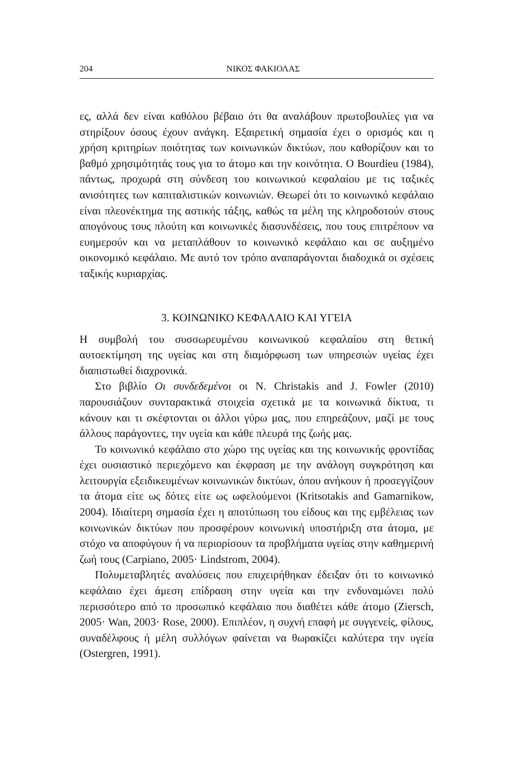204 ΝΙΚΟΣ ΦΑΚΙΟΛΑΣ
ες, αλλά δεν είναι καθόλου βέβαιο ότι θα αναλάβουν πρωτοβουλίες για να στηρίξουν όσους έχουν ανάγκη. Εξαιρετική σημασία έχει ο ορισμός και η χρήση κριτηρίων ποιότητας των κοινωνικών δικτύων, που καθορίζουν και το βαθμό χρησιμότητάς τους για το άτομο και την κοινότητα. Ο Bourdieu (1984), πάντως, προχωρά στη σύνδεση του κοινωνικού κεφαλαίου με τις ταξικές ανισότητες των καπιταλιστικών κοινωνιών. Θεωρεί ότι το κοινωνικό κεφάλαιο είναι πλεονέκτημα της αστικής τάξης, καθώς τα μέλη της κληροδοτούν στους απογόνους τους πλούτη και κοινωνικές διασυνδέσεις, που τους επιτρέπουν να ευημερούν και να μεταπλάθουν το κοινωνικό κεφάλαιο και σε αυξημένο οικονομικό κεφάλαιο. Με αυτό τον τρόπο αναπαράγονται διαδοχικά οι σχέσεις ταξικής κυριαρχίας.
3. ΚΟΙΝΩΝΙΚΟ ΚΕΦΑΛΑΙΟ ΚΑΙ ΥΓΕΙΑ
Η συμβολή του συσσωρευμένου κοινωνικού κεφαλαίου στη θετική αυτοεκτίμηση της υγείας και στη διαμόρφωση των υπηρεσιών υγείας έχει διαπιστωθεί διαχρονικά.
Στο βιβλίο Οι συνδεδεμένοι οι N. Christakis and J. Fowler (2010) παρουσιάζουν συνταρακτικά στοιχεία σχετικά με τα κοινωνικά δίκτυα, τι κάνουν και τι σκέφτονται οι άλλοι γύρω μας, που επηρεάζουν, μαζί με τους άλλους παράγοντες, την υγεία και κάθε πλευρά της ζωής μας.
Το κοινωνικό κεφάλαιο στο χώρο της υγείας και της κοινωνικής φροντίδας έχει ουσιαστικό περιεχόμενο και έκφραση με την ανάλογη συγκρότηση και λειτουργία εξειδικευμένων κοινωνικών δικτύων, όπου ανήκουν ή προσεγγίζουν τα άτομα είτε ως δότες είτε ως ωφελούμενοι (Kritsotakis and Gamarnikow, 2004). Ιδιαίτερη σημασία έχει η αποτύπωση του είδους και της εμβέλειας των κοινωνικών δικτύων που προσφέρουν κοινωνική υποστήριξη στα άτομα, με στόχο να αποφύγουν ή να περιορίσουν τα προβλήματα υγείας στην καθημερινή ζωή τους (Carpiano, 2005· Lindstrom, 2004).
Πολυμεταβλητές αναλύσεις που επιχειρήθηκαν έδειξαν ότι το κοινωνικό κεφάλαιο έχει άμεση επίδραση στην υγεία και την ενδυναμώνει πολύ περισσότερο από το προσωπικό κεφάλαιο που διαθέτει κάθε άτομο (Ziersch, 2005· Wan, 2003· Rose, 2000). Επιπλέον, η συχνή επαφή με συγγενείς, φίλους, συναδέλφους ή μέλη συλλόγων φαίνεται να θωρακίζει καλύτερα την υγεία (Ostergren, 1991).